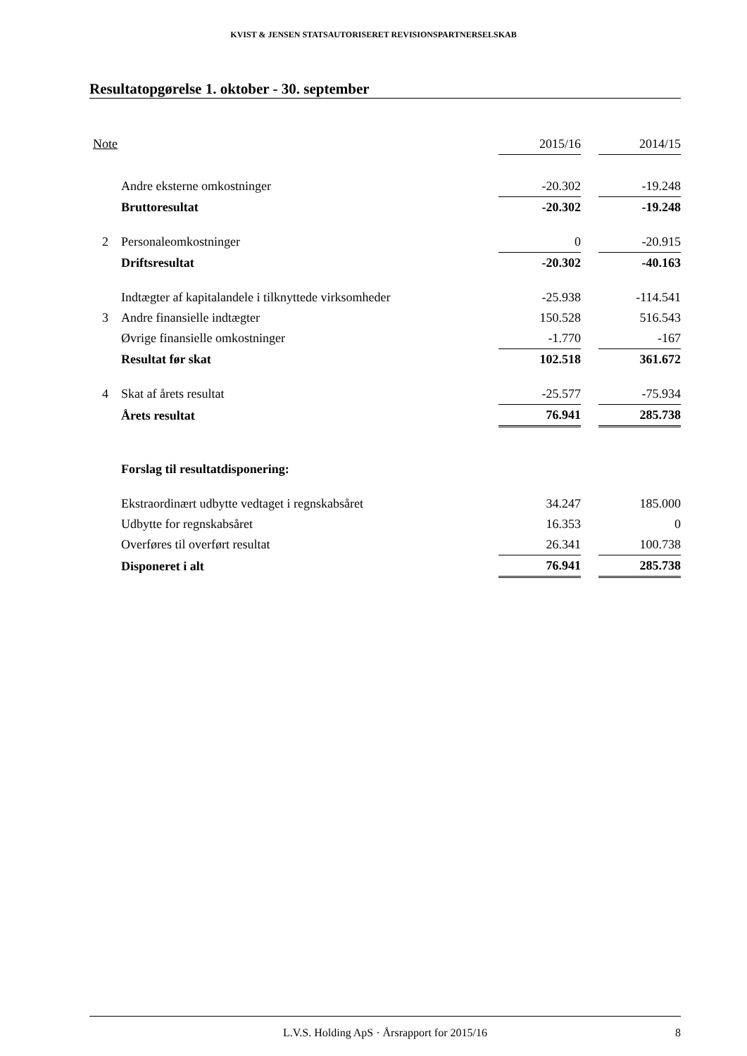KVIST & JENSEN STATSAUTORISERET REVISIONSPARTNERSELSKAB
Resultatopgørelse 1. oktober - 30. september
| Note | | 2015/16 | | 2014/15 |
| --- | --- | --- | --- | --- |
| | Andre eksterne omkostninger | -20.302 | | -19.248 |
| | Bruttoresultat | -20.302 | | -19.248 |
| 2 | Personaleomkostninger | 0 | | -20.915 |
| | Driftsresultat | -20.302 | | -40.163 |
| | Indtægter af kapitalandele i tilknyttede virksomheder | -25.938 | | -114.541 |
| 3 | Andre finansielle indtægter | 150.528 | | 516.543 |
| | Øvrige finansielle omkostninger | -1.770 | | -167 |
| | Resultat før skat | 102.518 | | 361.672 |
| 4 | Skat af årets resultat | -25.577 | | -75.934 |
| | Årets resultat | 76.941 | | 285.738 |
| | Forslag til resultatdisponering: | | | |
| | Ekstraordinært udbytte vedtaget i regnskabsåret | 34.247 | | 185.000 |
| | Udbytte for regnskabsåret | 16.353 | | 0 |
| | Overføres til overført resultat | 26.341 | | 100.738 |
| | Disponeret i alt | 76.941 | | 285.738 |
L.V.S. Holding ApS · Årsrapport for 2015/16 8